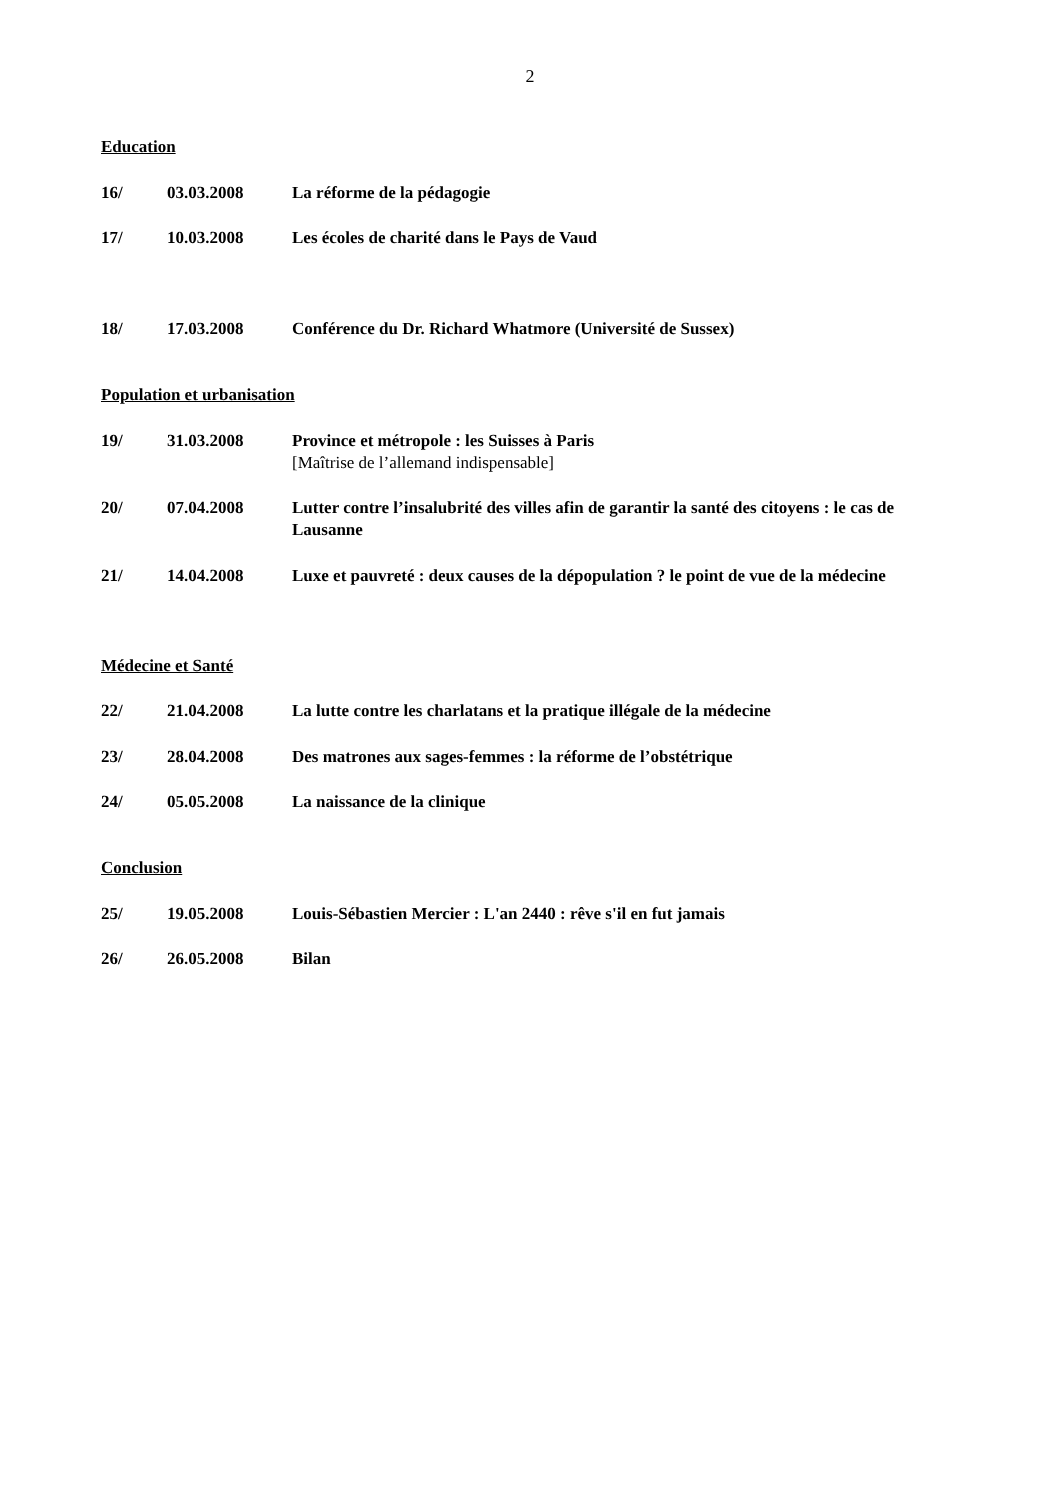2
Education
16/ 03.03.2008 La réforme de la pédagogie
17/ 10.03.2008 Les écoles de charité dans le Pays de Vaud
18/ 17.03.2008 Conférence du Dr. Richard Whatmore (Université de Sussex)
Population et urbanisation
19/ 31.03.2008 Province et métropole : les Suisses à Paris
[Maîtrise de l’allemand indispensable]
20/ 07.04.2008 Lutter contre l’insalubrité des villes afin de garantir la santé des citoyens : le cas de Lausanne
21/ 14.04.2008 Luxe et pauvreté : deux causes de la dépopulation ? le point de vue de la médecine
Médecine et Santé
22/ 21.04.2008 La lutte contre les charlatans et la pratique illégale de la médecine
23/ 28.04.2008 Des matrones aux sages-femmes : la réforme de l’obstétrique
24/ 05.05.2008 La naissance de la clinique
Conclusion
25/ 19.05.2008 Louis-Sébastien Mercier : L'an 2440 : rêve s'il en fut jamais
26/ 26.05.2008 Bilan